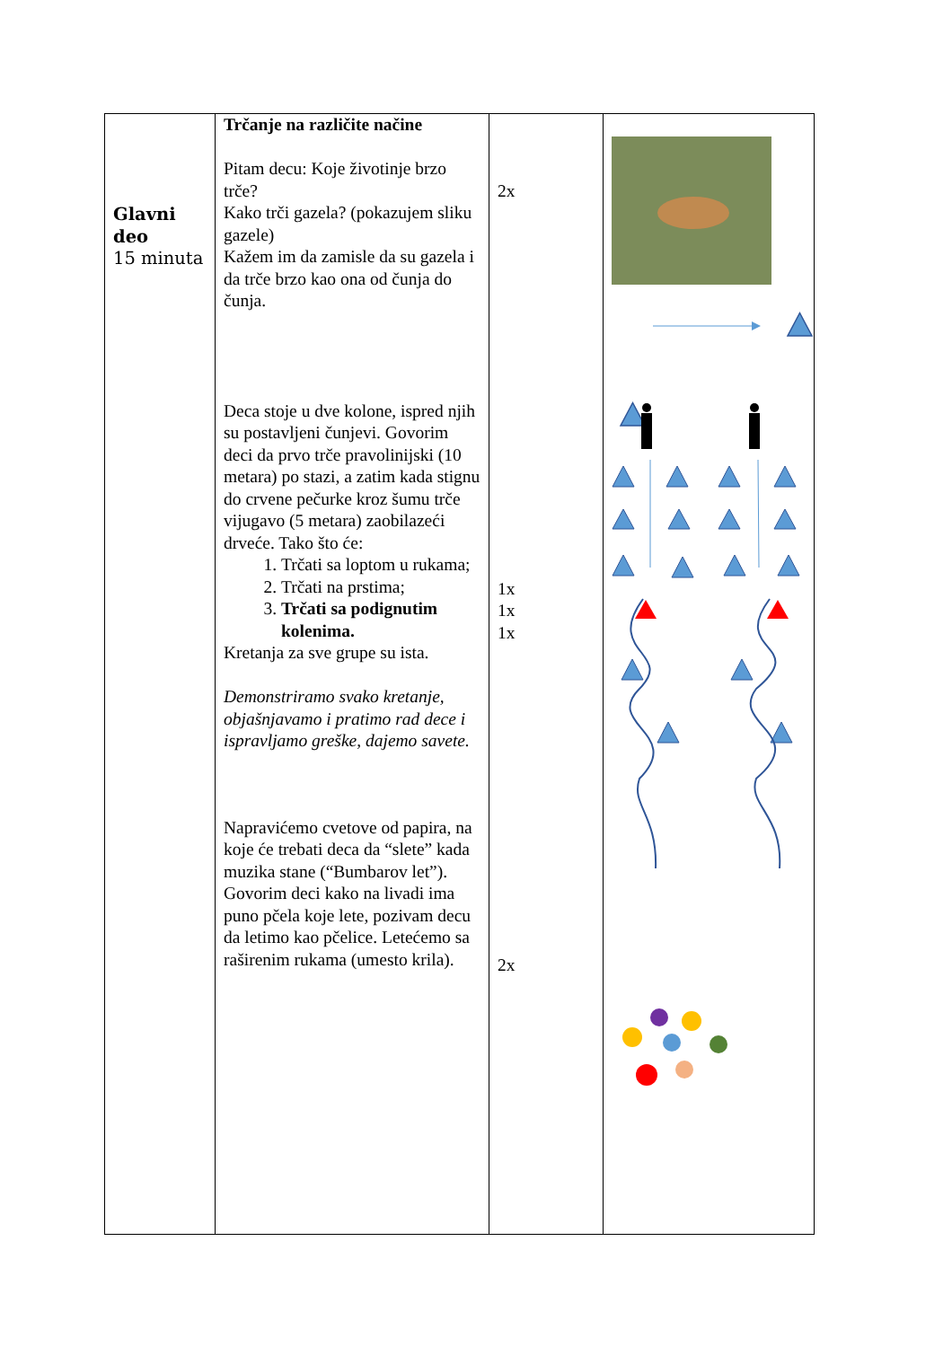| Glavni deo 15 minuta | Trčanje na različite načine Pitam decu: Koje životinje brzo trče? Kako trči gazela? (pokazujem sliku gazele) Kažem im da zamisle da su gazela i da trče brzo kao ona od čunja do čunja. Deca stoje u dve kolone, ispred njih su postavljeni čunjevi. Govorim deci da prvo trče pravolinijski (10 metara) po stazi, a zatim kada stignu do crvene pečurke kroz šumu trče vijugavo (5 metara) zaobilazeći drveće. Tako što će: 1. Trčati sa loptom u rukama; 2. Trčati na prstima; 3. Trčati sa podignutim kolenima. Kretanja za sve grupe su ista. Demonstriramo svako kretanje, objašnjavamo i pratimo rad dece i ispravljamo greške, dajemo savete. Napravićemo cvetove od papira, na koje će trebati deca da “slete” kada muzika stane (“Bumbarov let”). Govorim deci kako na livadi ima puno pčela koje lete, pozivam decu da letimo kao pčelice. Letećemo sa raširenim rukama (umesto krila). | 2x 1x 1x 1x 2x | |